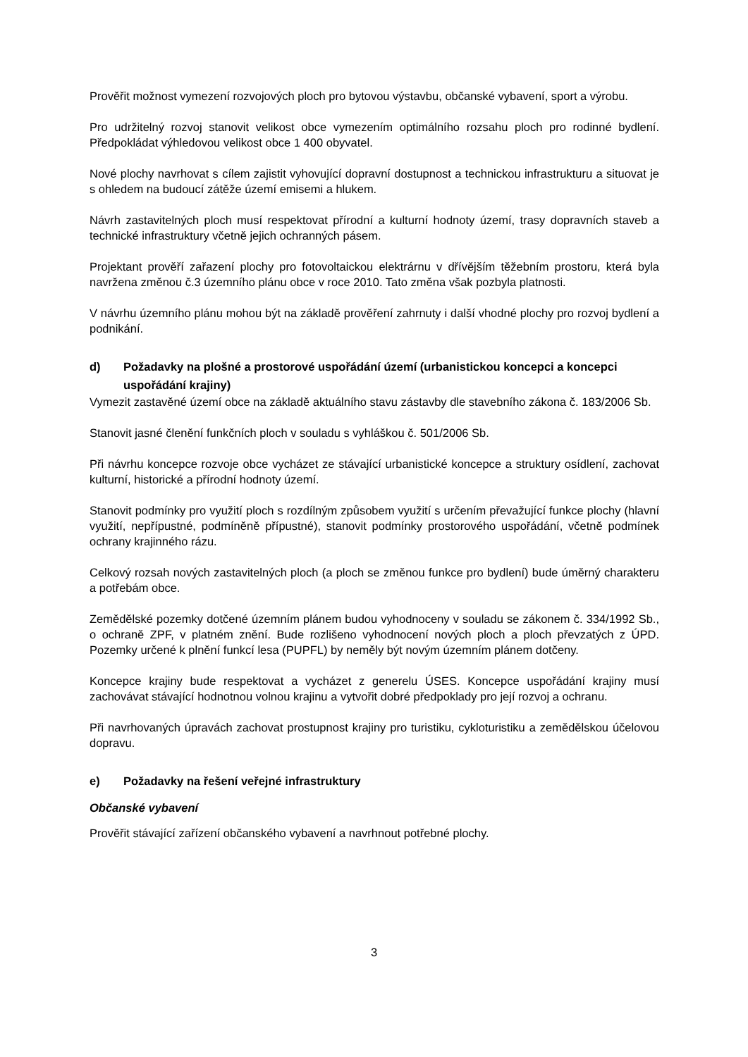Prověřit možnost vymezení rozvojových ploch pro bytovou výstavbu, občanské vybavení, sport a výrobu.
Pro udržitelný rozvoj stanovit velikost obce vymezením optimálního rozsahu ploch pro rodinné bydlení. Předpokládat výhledovou velikost obce 1 400 obyvatel.
Nové plochy navrhovat s cílem zajistit vyhovující dopravní dostupnost a technickou infrastrukturu a situovat je s ohledem na budoucí zátěže území emisemi a hlukem.
Návrh zastavitelných ploch musí respektovat přírodní a kulturní hodnoty území, trasy dopravních staveb a technické infrastruktury včetně jejich ochranných pásem.
Projektant prověří zařazení plochy pro fotovoltaickou elektrárnu v dřívějším těžebním prostoru, která byla navržena změnou č.3 územního plánu obce v roce 2010. Tato změna však pozbyla platnosti.
V návrhu územního plánu mohou být na základě prověření zahrnuty i další vhodné plochy pro rozvoj bydlení a podnikání.
d) Požadavky na plošné a prostorové uspořádání území (urbanistickou koncepci a koncepci uspořádání krajiny)
Vymezit zastavěné území obce na základě aktuálního stavu zástavby dle stavebního zákona č. 183/2006 Sb.
Stanovit jasné členění funkčních ploch v souladu s vyhláškou č. 501/2006 Sb.
Při návrhu koncepce rozvoje obce vycházet ze stávající urbanistické koncepce a struktury osídlení, zachovat kulturní, historické a přírodní hodnoty území.
Stanovit podmínky pro využití ploch s rozdílným způsobem využití s určením převažující funkce plochy (hlavní využití, nepřípustné, podmíněně přípustné), stanovit podmínky prostorového uspořádání, včetně podmínek ochrany krajinného rázu.
Celkový rozsah nových zastavitelných ploch (a ploch se změnou funkce pro bydlení) bude úměrný charakteru a potřebám obce.
Zemědělské pozemky dotčené územním plánem budou vyhodnoceny v souladu se zákonem č. 334/1992 Sb., o ochraně ZPF, v platném znění. Bude rozlišeno vyhodnocení nových ploch a ploch převzatých z ÚPD. Pozemky určené k plnění funkcí lesa (PUPFL) by neměly být novým územním plánem dotčeny.
Koncepce krajiny bude respektovat a vycházet z generelu ÚSES. Koncepce uspořádání krajiny musí zachovávat stávající hodnotnou volnou krajinu a vytvořit dobré předpoklady pro její rozvoj a ochranu.
Při navrhovaných úpravách zachovat prostupnost krajiny pro turistiku, cykloturistiku a zemědělskou účelovou dopravu.
e) Požadavky na řešení veřejné infrastruktury
Občanské vybavení
Prověřit stávající zařízení občanského vybavení a navrhnout potřebné plochy.
3